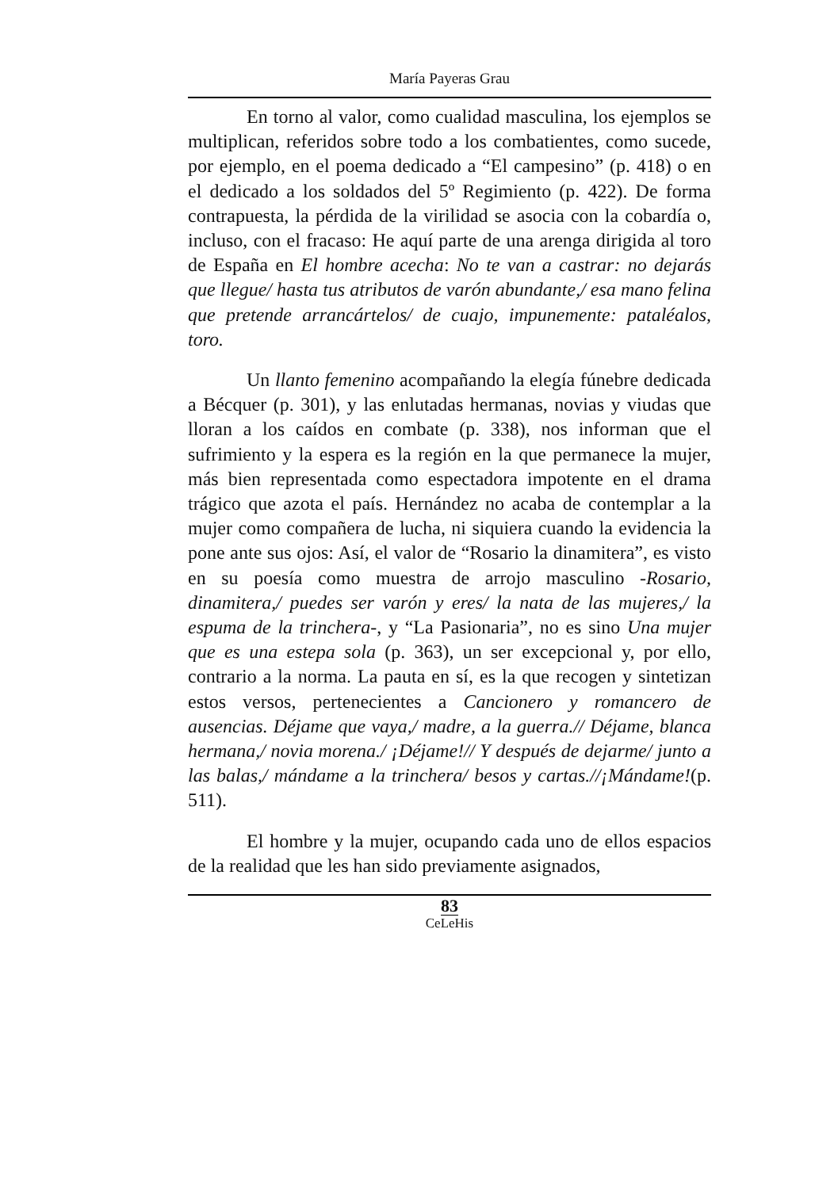María Payeras Grau
En torno al valor, como cualidad masculina, los ejemplos se multiplican, referidos sobre todo a los combatientes, como sucede, por ejemplo, en el poema dedicado a “El campesino” (p. 418) o en el dedicado a los soldados del 5º Regimiento (p. 422). De forma contrapuesta, la pérdida de la virilidad se asocia con la cobardía o, incluso, con el fracaso: He aquí parte de una arenga dirigida al toro de España en El hombre acecha: No te van a castrar: no dejarás que llegue/ hasta tus atributos de varón abundante,/ esa mano felina que pretende arrancártelos/ de cuajo, impunemente: pataléalos, toro.
Un llanto femenino acompañando la elegía fúnebre dedicada a Bécquer (p. 301), y las enlutadas hermanas, novias y viudas que lloran a los caídos en combate (p. 338), nos informan que el sufrimiento y la espera es la región en la que permanece la mujer, más bien representada como espectadora impotente en el drama trágico que azota el país. Hernández no acaba de contemplar a la mujer como compañera de lucha, ni siquiera cuando la evidencia la pone ante sus ojos: Así, el valor de “Rosario la dinamitera”, es visto en su poesía como muestra de arrojo masculino -Rosario, dinamitera,/ puedes ser varón y eres/ la nata de las mujeres,/ la espuma de la trinchera-, y “La Pasionaria”, no es sino Una mujer que es una estepa sola (p. 363), un ser excepcional y, por ello, contrario a la norma. La pauta en sí, es la que recogen y sintetizan estos versos, pertenecientes a Cancionero y romancero de ausencias. Déjame que vaya,/ madre, a la guerra.// Déjame, blanca hermana,/ novia morena./ ¡Déjame!// Y después de dejarme/ junto a las balas,/ mándame a la trinchera/ besos y cartas.//¡Mándame!(p. 511).
El hombre y la mujer, ocupando cada uno de ellos espacios de la realidad que les han sido previamente asignados,
83
CeLeHis